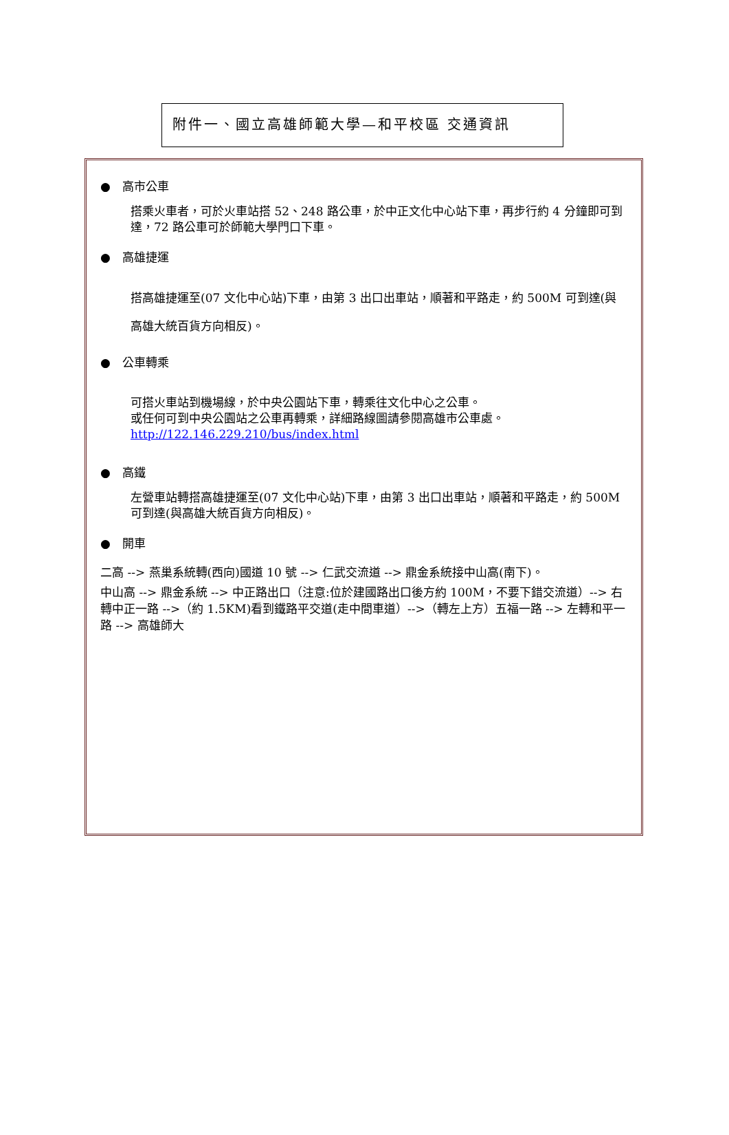附件一、國立高雄師範大學—和平校區 交通資訊
● 高市公車
搭乘火車者，可於火車站搭 52、248 路公車，於中正文化中心站下車，再步行約 4 分鐘即可到達，72 路公車可於師範大學門口下車。
● 高雄捷運
搭高雄捷運至(07 文化中心站)下車，由第 3 出口出車站，順著和平路走，約 500M 可到達(與高雄大統百貨方向相反)。
● 公車轉乘
可搭火車站到機場線，於中央公園站下車，轉乘往文化中心之公車。
或任何可到中央公園站之公車再轉乘，詳細路線圖請參閱高雄市公車處。
http://122.146.229.210/bus/index.html
● 高鐵
左營車站轉搭高雄捷運至(07 文化中心站)下車，由第 3 出口出車站，順著和平路走，約 500M 可到達(與高雄大統百貨方向相反)。
● 開車
二高 --> 燕巢系統轉(西向)國道 10 號 --> 仁武交流道 --> 鼎金系統接中山高(南下)。
中山高 --> 鼎金系統 --> 中正路出口（注意:位於建國路出口後方約 100M，不要下錯交流道）--> 右轉中正一路 -->（約 1.5KM)看到鐵路平交道(走中間車道）-->（轉左上方）五福一路 --> 左轉和平一路 --> 高雄師大